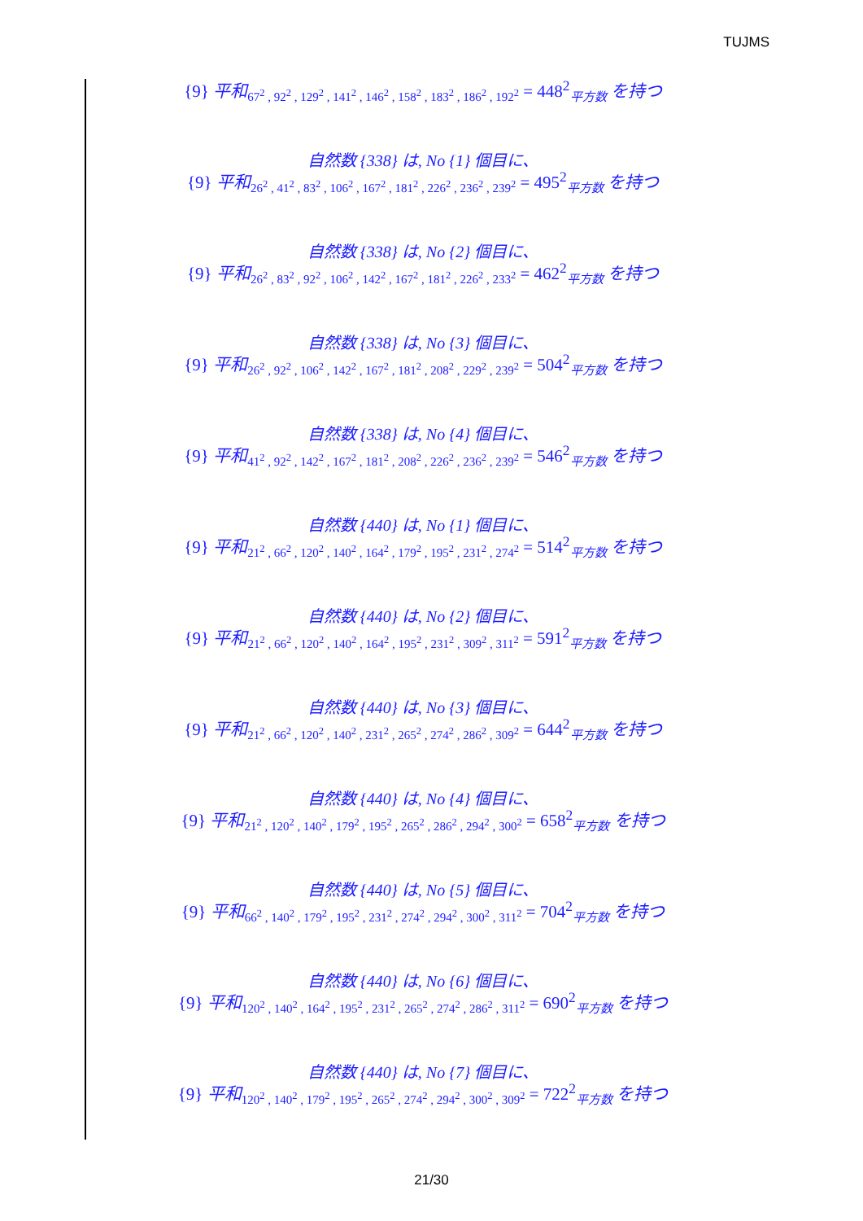TUJMS
{9} 平和<sub>67<sup>2</sup> , 92<sup>2</sup> , 129<sup>2</sup> , 141<sup>2</sup> , 146<sup>2</sup> , 158<sup>2</sup> , 183<sup>2</sup> , 186<sup>2</sup> , 192<sup>2</sup></sub> = 448<sup>2</sup><sub>平方数</sub> を持つ
自然数 {338} は, No {1} 個目に、
{9} 平和<sub>26<sup>2</sup> , 41<sup>2</sup> , 83<sup>2</sup> , 106<sup>2</sup> , 167<sup>2</sup> , 181<sup>2</sup> , 226<sup>2</sup> , 236<sup>2</sup> , 239<sup>2</sup></sub> = 495<sup>2</sup><sub>平方数</sub> を持つ
自然数 {338} は, No {2} 個目に、
{9} 平和<sub>26<sup>2</sup> , 83<sup>2</sup> , 92<sup>2</sup> , 106<sup>2</sup> , 142<sup>2</sup> , 167<sup>2</sup> , 181<sup>2</sup> , 226<sup>2</sup> , 233<sup>2</sup></sub> = 462<sup>2</sup><sub>平方数</sub> を持つ
自然数 {338} は, No {3} 個目に、
{9} 平和<sub>26<sup>2</sup> , 92<sup>2</sup> , 106<sup>2</sup> , 142<sup>2</sup> , 167<sup>2</sup> , 181<sup>2</sup> , 208<sup>2</sup> , 229<sup>2</sup> , 239<sup>2</sup></sub> = 504<sup>2</sup><sub>平方数</sub> を持つ
自然数 {338} は, No {4} 個目に、
{9} 平和<sub>41<sup>2</sup> , 92<sup>2</sup> , 142<sup>2</sup> , 167<sup>2</sup> , 181<sup>2</sup> , 208<sup>2</sup> , 226<sup>2</sup> , 236<sup>2</sup> , 239<sup>2</sup></sub> = 546<sup>2</sup><sub>平方数</sub> を持つ
自然数 {440} は, No {1} 個目に、
{9} 平和<sub>21<sup>2</sup> , 66<sup>2</sup> , 120<sup>2</sup> , 140<sup>2</sup> , 164<sup>2</sup> , 179<sup>2</sup> , 195<sup>2</sup> , 231<sup>2</sup> , 274<sup>2</sup></sub> = 514<sup>2</sup><sub>平方数</sub> を持つ
自然数 {440} は, No {2} 個目に、
{9} 平和<sub>21<sup>2</sup> , 66<sup>2</sup> , 120<sup>2</sup> , 140<sup>2</sup> , 164<sup>2</sup> , 195<sup>2</sup> , 231<sup>2</sup> , 309<sup>2</sup> , 311<sup>2</sup></sub> = 591<sup>2</sup><sub>平方数</sub> を持つ
自然数 {440} は, No {3} 個目に、
{9} 平和<sub>21<sup>2</sup> , 66<sup>2</sup> , 120<sup>2</sup> , 140<sup>2</sup> , 231<sup>2</sup> , 265<sup>2</sup> , 274<sup>2</sup> , 286<sup>2</sup> , 309<sup>2</sup></sub> = 644<sup>2</sup><sub>平方数</sub> を持つ
自然数 {440} は, No {4} 個目に、
{9} 平和<sub>21<sup>2</sup> , 120<sup>2</sup> , 140<sup>2</sup> , 179<sup>2</sup> , 195<sup>2</sup> , 265<sup>2</sup> , 286<sup>2</sup> , 294<sup>2</sup> , 300<sup>2</sup></sub> = 658<sup>2</sup><sub>平方数</sub> を持つ
自然数 {440} は, No {5} 個目に、
{9} 平和<sub>66<sup>2</sup> , 140<sup>2</sup> , 179<sup>2</sup> , 195<sup>2</sup> , 231<sup>2</sup> , 274<sup>2</sup> , 294<sup>2</sup> , 300<sup>2</sup> , 311<sup>2</sup></sub> = 704<sup>2</sup><sub>平方数</sub> を持つ
自然数 {440} は, No {6} 個目に、
{9} 平和<sub>120<sup>2</sup> , 140<sup>2</sup> , 164<sup>2</sup> , 195<sup>2</sup> , 231<sup>2</sup> , 265<sup>2</sup> , 274<sup>2</sup> , 286<sup>2</sup> , 311<sup>2</sup></sub> = 690<sup>2</sup><sub>平方数</sub> を持つ
自然数 {440} は, No {7} 個目に、
{9} 平和<sub>120<sup>2</sup> , 140<sup>2</sup> , 179<sup>2</sup> , 195<sup>2</sup> , 265<sup>2</sup> , 274<sup>2</sup> , 294<sup>2</sup> , 300<sup>2</sup> , 309<sup>2</sup></sub> = 722<sup>2</sup><sub>平方数</sub> を持つ
21/30